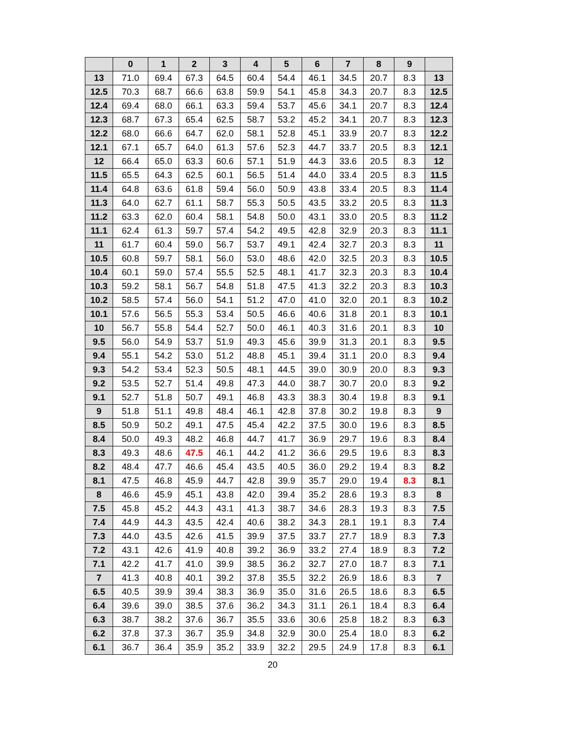| | 0 | 1 | 2 | 3 | 4 | 5 | 6 | 7 | 8 | 9 | |
| --- | --- | --- | --- | --- | --- | --- | --- | --- | --- | --- | --- |
| 13 | 71.0 | 69.4 | 67.3 | 64.5 | 60.4 | 54.4 | 46.1 | 34.5 | 20.7 | 8.3 | 13 |
| 12.5 | 70.3 | 68.7 | 66.6 | 63.8 | 59.9 | 54.1 | 45.8 | 34.3 | 20.7 | 8.3 | 12.5 |
| 12.4 | 69.4 | 68.0 | 66.1 | 63.3 | 59.4 | 53.7 | 45.6 | 34.1 | 20.7 | 8.3 | 12.4 |
| 12.3 | 68.7 | 67.3 | 65.4 | 62.5 | 58.7 | 53.2 | 45.2 | 34.1 | 20.7 | 8.3 | 12.3 |
| 12.2 | 68.0 | 66.6 | 64.7 | 62.0 | 58.1 | 52.8 | 45.1 | 33.9 | 20.7 | 8.3 | 12.2 |
| 12.1 | 67.1 | 65.7 | 64.0 | 61.3 | 57.6 | 52.3 | 44.7 | 33.7 | 20.5 | 8.3 | 12.1 |
| 12 | 66.4 | 65.0 | 63.3 | 60.6 | 57.1 | 51.9 | 44.3 | 33.6 | 20.5 | 8.3 | 12 |
| 11.5 | 65.5 | 64.3 | 62.5 | 60.1 | 56.5 | 51.4 | 44.0 | 33.4 | 20.5 | 8.3 | 11.5 |
| 11.4 | 64.8 | 63.6 | 61.8 | 59.4 | 56.0 | 50.9 | 43.8 | 33.4 | 20.5 | 8.3 | 11.4 |
| 11.3 | 64.0 | 62.7 | 61.1 | 58.7 | 55.3 | 50.5 | 43.5 | 33.2 | 20.5 | 8.3 | 11.3 |
| 11.2 | 63.3 | 62.0 | 60.4 | 58.1 | 54.8 | 50.0 | 43.1 | 33.0 | 20.5 | 8.3 | 11.2 |
| 11.1 | 62.4 | 61.3 | 59.7 | 57.4 | 54.2 | 49.5 | 42.8 | 32.9 | 20.3 | 8.3 | 11.1 |
| 11 | 61.7 | 60.4 | 59.0 | 56.7 | 53.7 | 49.1 | 42.4 | 32.7 | 20.3 | 8.3 | 11 |
| 10.5 | 60.8 | 59.7 | 58.1 | 56.0 | 53.0 | 48.6 | 42.0 | 32.5 | 20.3 | 8.3 | 10.5 |
| 10.4 | 60.1 | 59.0 | 57.4 | 55.5 | 52.5 | 48.1 | 41.7 | 32.3 | 20.3 | 8.3 | 10.4 |
| 10.3 | 59.2 | 58.1 | 56.7 | 54.8 | 51.8 | 47.5 | 41.3 | 32.2 | 20.3 | 8.3 | 10.3 |
| 10.2 | 58.5 | 57.4 | 56.0 | 54.1 | 51.2 | 47.0 | 41.0 | 32.0 | 20.1 | 8.3 | 10.2 |
| 10.1 | 57.6 | 56.5 | 55.3 | 53.4 | 50.5 | 46.6 | 40.6 | 31.8 | 20.1 | 8.3 | 10.1 |
| 10 | 56.7 | 55.8 | 54.4 | 52.7 | 50.0 | 46.1 | 40.3 | 31.6 | 20.1 | 8.3 | 10 |
| 9.5 | 56.0 | 54.9 | 53.7 | 51.9 | 49.3 | 45.6 | 39.9 | 31.3 | 20.1 | 8.3 | 9.5 |
| 9.4 | 55.1 | 54.2 | 53.0 | 51.2 | 48.8 | 45.1 | 39.4 | 31.1 | 20.0 | 8.3 | 9.4 |
| 9.3 | 54.2 | 53.4 | 52.3 | 50.5 | 48.1 | 44.5 | 39.0 | 30.9 | 20.0 | 8.3 | 9.3 |
| 9.2 | 53.5 | 52.7 | 51.4 | 49.8 | 47.3 | 44.0 | 38.7 | 30.7 | 20.0 | 8.3 | 9.2 |
| 9.1 | 52.7 | 51.8 | 50.7 | 49.1 | 46.8 | 43.3 | 38.3 | 30.4 | 19.8 | 8.3 | 9.1 |
| 9 | 51.8 | 51.1 | 49.8 | 48.4 | 46.1 | 42.8 | 37.8 | 30.2 | 19.8 | 8.3 | 9 |
| 8.5 | 50.9 | 50.2 | 49.1 | 47.5 | 45.4 | 42.2 | 37.5 | 30.0 | 19.6 | 8.3 | 8.5 |
| 8.4 | 50.0 | 49.3 | 48.2 | 46.8 | 44.7 | 41.7 | 36.9 | 29.7 | 19.6 | 8.3 | 8.4 |
| 8.3 | 49.3 | 48.6 | 47.5 | 46.1 | 44.2 | 41.2 | 36.6 | 29.5 | 19.6 | 8.3 | 8.3 |
| 8.2 | 48.4 | 47.7 | 46.6 | 45.4 | 43.5 | 40.5 | 36.0 | 29.2 | 19.4 | 8.3 | 8.2 |
| 8.1 | 47.5 | 46.8 | 45.9 | 44.7 | 42.8 | 39.9 | 35.7 | 29.0 | 19.4 | 8.3 | 8.1 |
| 8 | 46.6 | 45.9 | 45.1 | 43.8 | 42.0 | 39.4 | 35.2 | 28.6 | 19.3 | 8.3 | 8 |
| 7.5 | 45.8 | 45.2 | 44.3 | 43.1 | 41.3 | 38.7 | 34.6 | 28.3 | 19.3 | 8.3 | 7.5 |
| 7.4 | 44.9 | 44.3 | 43.5 | 42.4 | 40.6 | 38.2 | 34.3 | 28.1 | 19.1 | 8.3 | 7.4 |
| 7.3 | 44.0 | 43.5 | 42.6 | 41.5 | 39.9 | 37.5 | 33.7 | 27.7 | 18.9 | 8.3 | 7.3 |
| 7.2 | 43.1 | 42.6 | 41.9 | 40.8 | 39.2 | 36.9 | 33.2 | 27.4 | 18.9 | 8.3 | 7.2 |
| 7.1 | 42.2 | 41.7 | 41.0 | 39.9 | 38.5 | 36.2 | 32.7 | 27.0 | 18.7 | 8.3 | 7.1 |
| 7 | 41.3 | 40.8 | 40.1 | 39.2 | 37.8 | 35.5 | 32.2 | 26.9 | 18.6 | 8.3 | 7 |
| 6.5 | 40.5 | 39.9 | 39.4 | 38.3 | 36.9 | 35.0 | 31.6 | 26.5 | 18.6 | 8.3 | 6.5 |
| 6.4 | 39.6 | 39.0 | 38.5 | 37.6 | 36.2 | 34.3 | 31.1 | 26.1 | 18.4 | 8.3 | 6.4 |
| 6.3 | 38.7 | 38.2 | 37.6 | 36.7 | 35.5 | 33.6 | 30.6 | 25.8 | 18.2 | 8.3 | 6.3 |
| 6.2 | 37.8 | 37.3 | 36.7 | 35.9 | 34.8 | 32.9 | 30.0 | 25.4 | 18.0 | 8.3 | 6.2 |
| 6.1 | 36.7 | 36.4 | 35.9 | 35.2 | 33.9 | 32.2 | 29.5 | 24.9 | 17.8 | 8.3 | 6.1 |
20